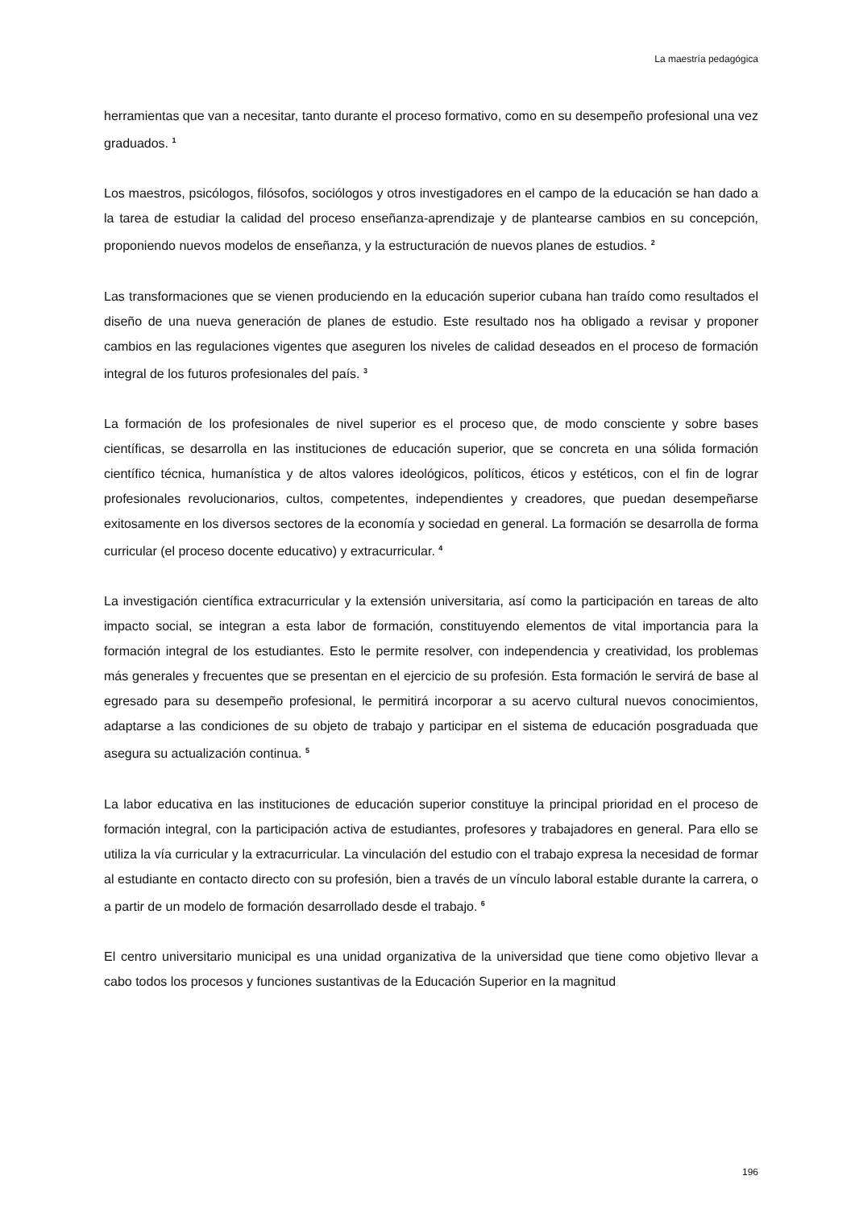La maestría pedagógica
herramientas que van a necesitar, tanto durante el proceso formativo, como en su desempeño profesional una vez graduados. <sup>1</sup>
Los maestros, psicólogos, filósofos, sociólogos y otros investigadores en el campo de la educación se han dado a la tarea de estudiar la calidad del proceso enseñanza-aprendizaje y de plantearse cambios en su concepción, proponiendo nuevos modelos de enseñanza, y la estructuración de nuevos planes de estudios. <sup>2</sup>
Las transformaciones que se vienen produciendo en la educación superior cubana han traído como resultados el diseño de una nueva generación de planes de estudio. Este resultado nos ha obligado a revisar y proponer cambios en las regulaciones vigentes que aseguren los niveles de calidad deseados en el proceso de formación integral de los futuros profesionales del país. <sup>3</sup>
La formación de los profesionales de nivel superior es el proceso que, de modo consciente y sobre bases científicas, se desarrolla en las instituciones de educación superior, que se concreta en una sólida formación científico técnica, humanística y de altos valores ideológicos, políticos, éticos y estéticos, con el fin de lograr profesionales revolucionarios, cultos, competentes, independientes y creadores, que puedan desempeñarse exitosamente en los diversos sectores de la economía y sociedad en general. La formación se desarrolla de forma curricular (el proceso docente educativo) y extracurricular. <sup>4</sup>
La investigación científica extracurricular y la extensión universitaria, así como la participación en tareas de alto impacto social, se integran a esta labor de formación, constituyendo elementos de vital importancia para la formación integral de los estudiantes. Esto le permite resolver, con independencia y creatividad, los problemas más generales y frecuentes que se presentan en el ejercicio de su profesión. Esta formación le servirá de base al egresado para su desempeño profesional, le permitirá incorporar a su acervo cultural nuevos conocimientos, adaptarse a las condiciones de su objeto de trabajo y participar en el sistema de educación posgraduada que asegura su actualización continua. <sup>5</sup>
La labor educativa en las instituciones de educación superior constituye la principal prioridad en el proceso de formación integral, con la participación activa de estudiantes, profesores y trabajadores en general. Para ello se utiliza la vía curricular y la extracurricular. La vinculación del estudio con el trabajo expresa la necesidad de formar al estudiante en contacto directo con su profesión, bien a través de un vínculo laboral estable durante la carrera, o a partir de un modelo de formación desarrollado desde el trabajo. <sup>6</sup>
El centro universitario municipal es una unidad organizativa de la universidad que tiene como objetivo llevar a cabo todos los procesos y funciones sustantivas de la Educación Superior en la magnitud
196